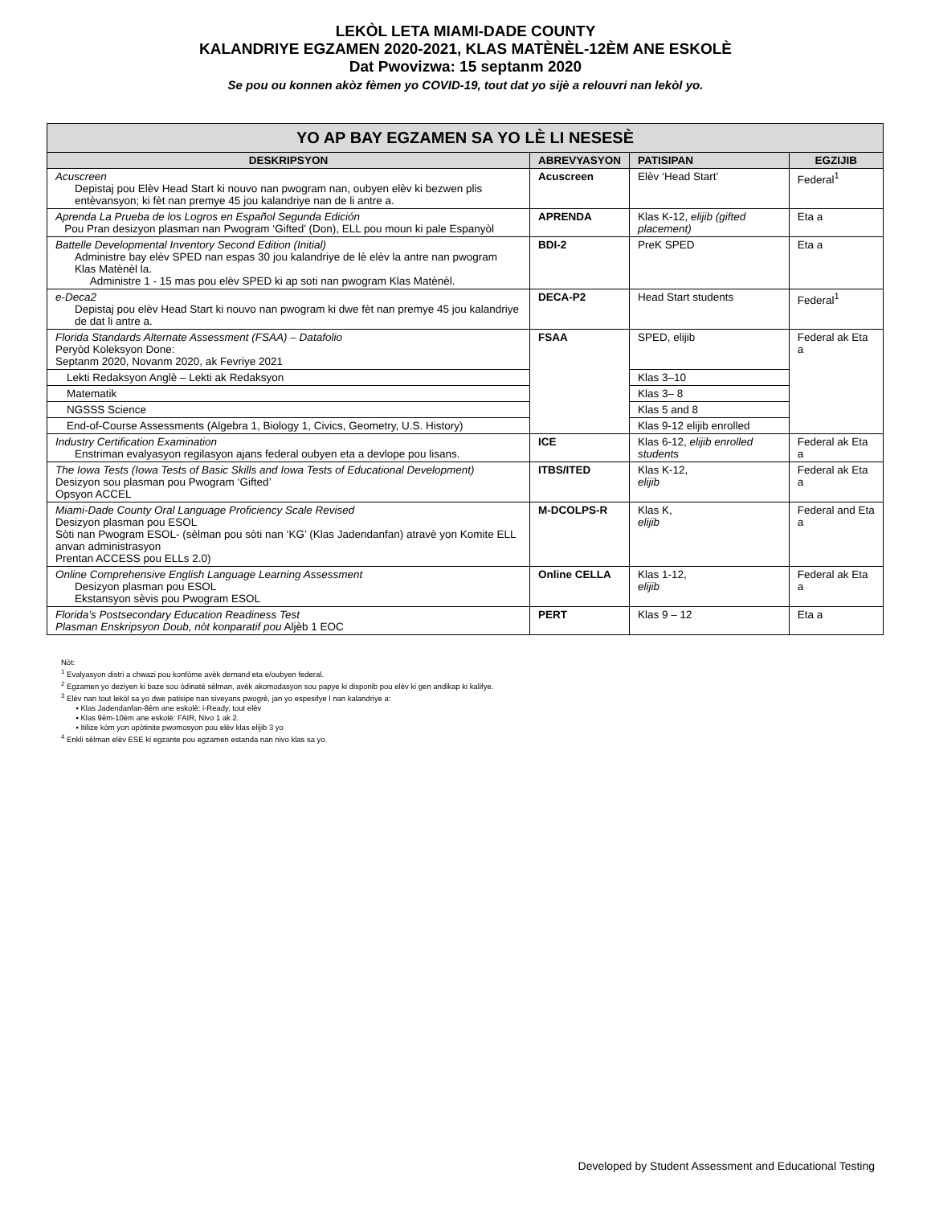LEKÒL LETA MIAMI-DADE COUNTY
KALANDRIYE EGZAMEN 2020-2021, KLAS MATÈNÈL-12ÈM ANE ESKOLÈ
Dat Pwovizwa: 15 septanm 2020
Se pou ou konnen akòz fèmen yo COVID-19, tout dat yo sijè a relouvri nan lekòl yo.
| YO AP BAY EGZAMEN SA YO LÈ LI NESESÈ | | | |
| --- | --- | --- | --- |
| DESKRIPSYON | ABREVYASYON | PATISIPAN | EGZIJIB |
| Acuscreen Depistaj pou Elèv Head Start ki nouvo nan pwogram nan, oubyen elèv ki bezwen plis entèvansyon; ki fèt nan premye 45 jou kalandriye nan de li antre a. | Acuscreen | Elèv ‘Head Start’ | Federal<sup>1</sup> |
| Aprenda La Prueba de los Logros en Español Segunda Edición Pou Pran desizyon plasman nan Pwogram ‘Gifted’ (Don), ELL pou moun ki pale Espanyòl | APRENDA | Klas K-12, elijib (gifted placement) | Eta a |
| Battelle Developmental Inventory Second Edition (Initial) Administre bay elèv SPED nan espas 30 jou kalandriye de lè elèv la antre nan pwogram Klas Matènèl la. Administre 1 - 15 mas pou elèv SPED ki ap soti nan pwogram Klas Matènèl. | BDI-2 | PreK SPED | Eta a |
| e-Deca2 Depistaj pou elèv Head Start ki nouvo nan pwogram ki dwe fèt nan premye 45 jou kalandriye de dat li antre a. | DECA-P2 | Head Start students | Federal<sup>1</sup> |
| Florida Standards Alternate Assessment (FSAA) – Datafolio Peryòd Koleksyon Done: Septanm 2020, Novanm 2020, ak Fevriye 2021 | FSAA | SPED, elijib | Federal ak Eta a |
| Lekti Redaksyon Anglè – Lekti ak Redaksyon | | Klas 3–10 | |
| Matematik | | Klas 3– 8 | |
| NGSSS Science | | Klas 5 and 8 | |
| End-of-Course Assessments (Algebra 1, Biology 1, Civics, Geometry, U.S. History) | | Klas 9-12 elijib enrolled | |
| Industry Certification Examination Enstriman evalyasyon regilasyon ajans federal oubyen eta a devlope pou lisans. | ICE | Klas 6-12, elijib enrolled students | Federal ak Eta a |
| The Iowa Tests (Iowa Tests of Basic Skills and Iowa Tests of Educational Development) Desizyon sou plasman pou Pwogram ‘Gifted’ Opsyon ACCEL | ITBS/ITED | Klas K-12, elijib | Federal ak Eta a |
| Miami-Dade County Oral Language Proficiency Scale Revised Desizyon plasman pou ESOL Sòti nan Pwogram ESOL- (sèlman pou sòti nan ‘KG’ (Klas Jadendanfan) atravè yon Komite ELL anvan administrasyon Prentan ACCESS pou ELLs 2.0) | M-DCOLPS-R | Klas K, elijib | Federal and Eta a |
| Online Comprehensive English Language Learning Assessment Desizyon plasman pou ESOL Ekstansyon sèvis pou Pwogram ESOL | Online CELLA | Klas 1-12, elijib | Federal ak Eta a |
| Florida’s Postsecondary Education Readiness Test Plasman Enskripsyon Doub, nòt konparatif pou Aljèb 1 EOC | PERT | Klas 9 – 12 | Eta a |
Nòt:
<sup>1</sup> Evalyasyon distri a chwazi pou konfòme avèk demand eta e/oubyen federal.
<sup>2</sup> Egzamen yo deziyen ki baze sou òdinatè sèlman, avèk akomodasyon sou papye ki disponib pou elèv ki gen andikap ki kalifye.
<sup>3</sup> Elèv nan tout lekòl sa yo dwe patisipe nan siveyans pwogrè, jan yo espesifye l nan kalandriye a:
▪ Klas Jadendanfan-8èm ane eskolè: i-Ready, tout elèv
▪ Klas 9èm-10èm ane eskolè: FAIR, Nivo 1 ak 2.
▪ Itilize kòm yon opòtinite pwomosyon pou elèv klas elijib 3 yo
<sup>4</sup> Enkli sèlman elèv ESE ki egzante pou egzamen estanda nan nivo klas sa yo.
Developed by Student Assessment and Educational Testing